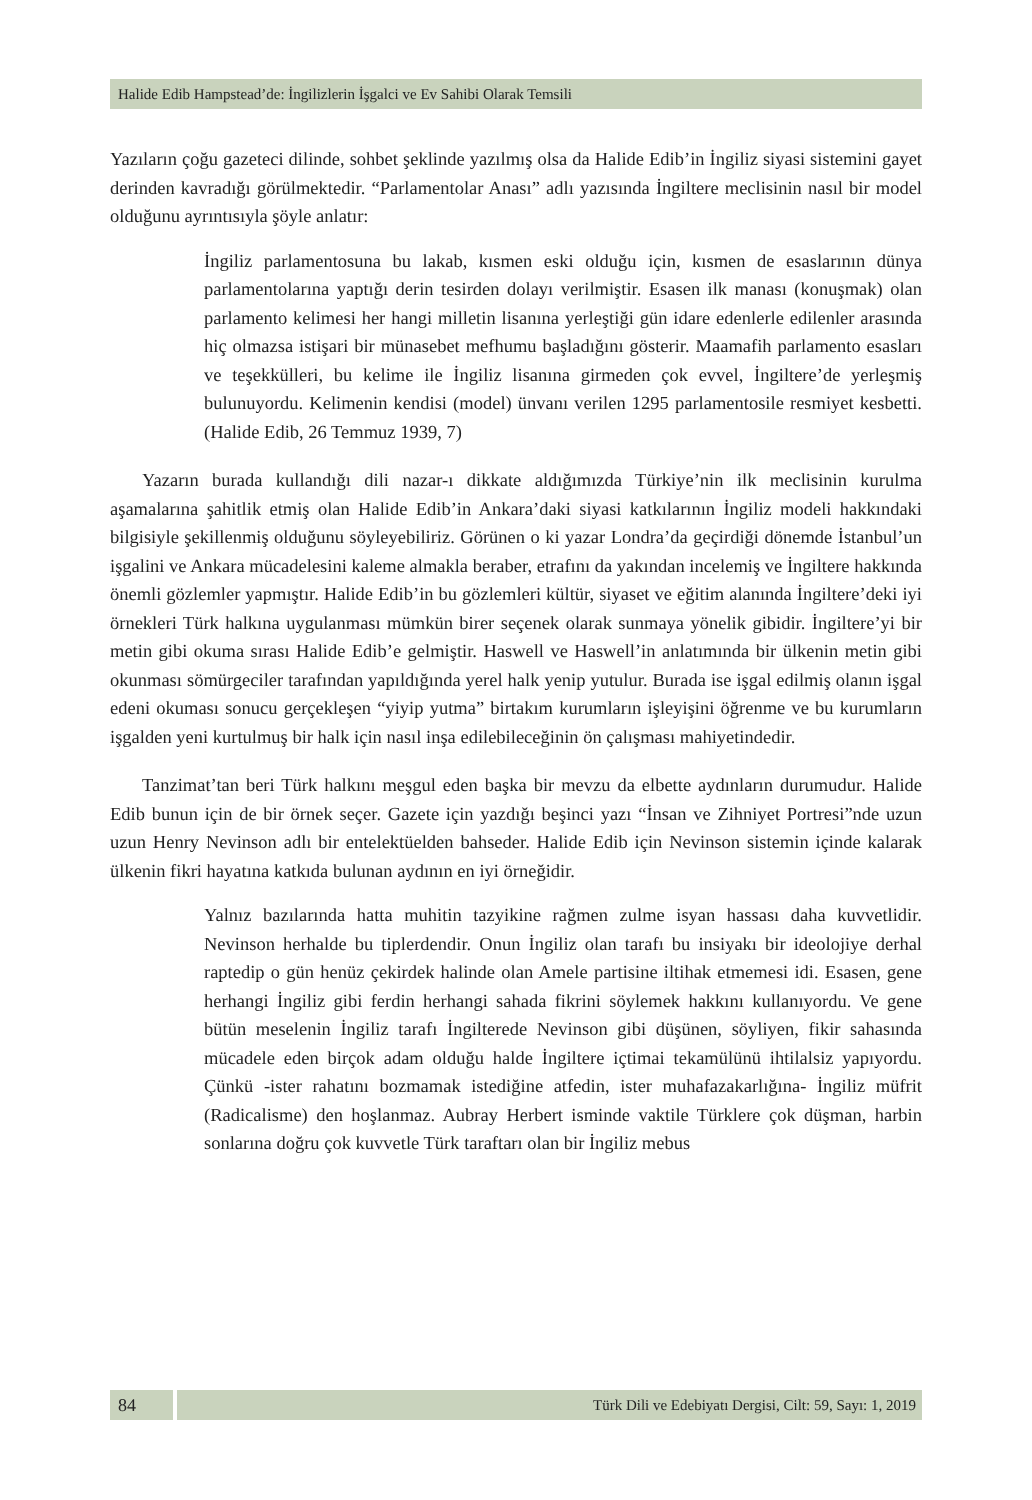Halide Edib Hampstead’de: İngilizlerin İşgalci ve Ev Sahibi Olarak Temsili
Yazıların çoğu gazeteci dilinde, sohbet şeklinde yazılmış olsa da Halide Edib’in İngiliz siyasi sistemini gayet derinden kavradığı görülmektedir. “Parlamentolar Anası” adlı yazısında İngiltere meclisinin nasıl bir model olduğunu ayrıntısıyla şöyle anlatır:
İngiliz parlamentosuna bu lakab, kısmen eski olduğu için, kısmen de esaslarının dünya parlamentolarına yaptığı derin tesirden dolayı verilmiştir. Esasen ilk manası (konuşmak) olan parlamento kelimesi her hangi milletin lisanına yerleştiği gün idare edenlerle edilenler arasında hiç olmazsa istişari bir münasebet mefhumu başladığını gösterir. Maamafih parlamento esasları ve teşekkülleri, bu kelime ile İngiliz lisanına girmeden çok evvel, İngiltere’de yerleşmiş bulunuyordu. Kelimenin kendisi (model) ünvanı verilen 1295 parlamentosile resmiyet kesbetti. (Halide Edib, 26 Temmuz 1939, 7)
Yazarın burada kullandığı dili nazar-ı dikkate aldığımızda Türkiye’nin ilk meclisinin kurulma aşamalarına şahitlik etmiş olan Halide Edib’in Ankara’daki siyasi katkılarının İngiliz modeli hakkındaki bilgisiyle şekillenmiş olduğunu söyleyebiliriz. Görünen o ki yazar Londra’da geçirdiği dönemde İstanbul’un işgalini ve Ankara mücadelesini kaleme almakla beraber, etrafını da yakından incelemiş ve İngiltere hakkında önemli gözlemler yapmıştır. Halide Edib’in bu gözlemleri kültür, siyaset ve eğitim alanında İngiltere’deki iyi örnekleri Türk halkına uygulanması mümkün birer seçenek olarak sunmaya yönelik gibidir. İngiltere’yi bir metin gibi okuma sırası Halide Edib’e gelmiştir. Haswell ve Haswell’in anlatımında bir ülkenin metin gibi okunması sömürgeciler tarafından yapıldığında yerel halk yenip yutulur. Burada ise işgal edilmiş olanın işgal edeni okuması sonucu gerçekleşen “yiyip yutma” birtakım kurumların işleyişini öğrenme ve bu kurumların işgalden yeni kurtulmuş bir halk için nasıl inşa edilebileceğinin ön çalışması mahiyetindedir.
Tanzimat’tan beri Türk halkını meşgul eden başka bir mevzu da elbette aydınların durumudur. Halide Edib bunun için de bir örnek seçer. Gazete için yazdığı beşinci yazı “İnsan ve Zihniyet Portresi”nde uzun uzun Henry Nevinson adlı bir entelektüelden bahseder. Halide Edib için Nevinson sistemin içinde kalarak ülkenin fikri hayatına katkıda bulunan aydının en iyi örneğidir.
Yalnız bazılarında hatta muhitin tazyikine rağmen zulme isyan hassası daha kuvvetlidir. Nevinson herhalde bu tiplerdendir. Onun İngiliz olan tarafı bu insiyakı bir ideolojiye derhal raptedip o gün henüz çekirdek halinde olan Amele partisine iltihak etmemesi idi. Esasen, gene herhangi İngiliz gibi ferdin herhangi sahada fikrini söylemek hakkını kullanıyordu. Ve gene bütün meselenin İngiliz tarafı İngilterede Nevinson gibi düşünen, söyliyen, fikir sahasında mücadele eden birçok adam olduğu halde İngiltere içtimai tekamülünü ihtilalsiz yapıyordu. Çünkü -ister rahatını bozmamak istediğine atfedin, ister muhafazakarlığına- İngiliz müfrit (Radicalisme) den hoşlanmaz. Aubray Herbert isminde vaktile Türklere çok düşman, harbin sonlarına doğru çok kuvvetle Türk taraftarı olan bir İngiliz mebus
84
Türk Dili ve Edebiyatı Dergisi, Cilt: 59, Sayı: 1, 2019